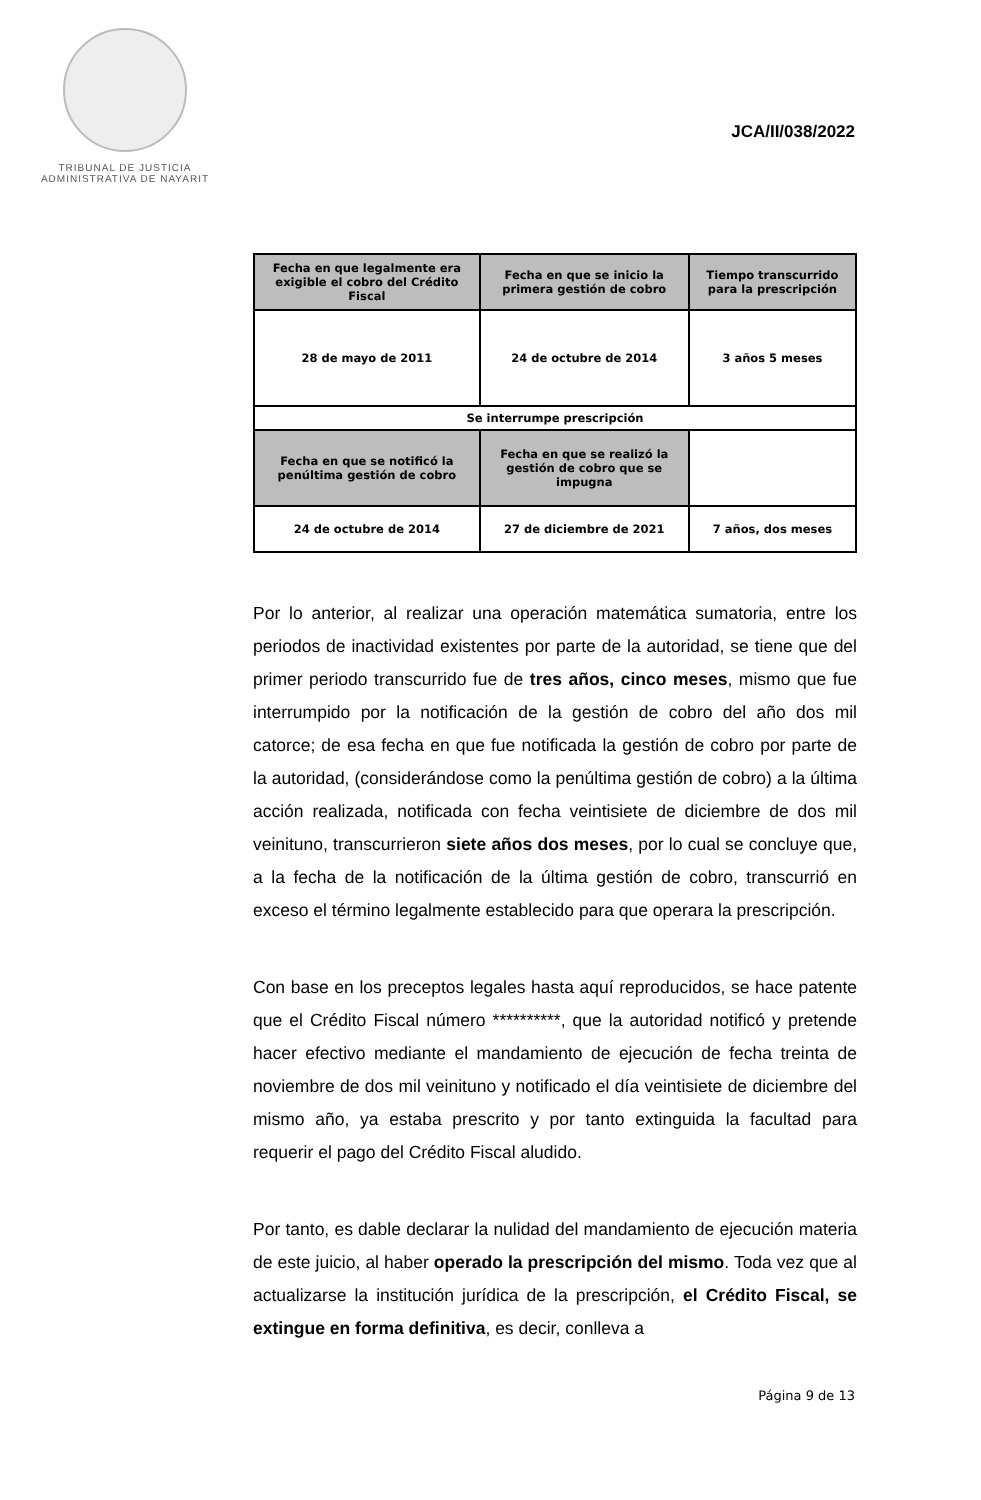TRIBUNAL DE JUSTICIA
ADMINISTRATIVA DE NAYARIT
JCA/II/038/2022
| Fecha en que legalmente era exigible el cobro del Crédito Fiscal | Fecha en que se inicio la primera gestión de cobro | Tiempo transcurrido para la prescripción |
| --- | --- | --- |
| 28 de mayo de 2011 | 24 de octubre de 2014 | 3 años 5 meses |
| Se interrumpe prescripción | | |
| Fecha en que se notificó la penúltima gestión de cobro | Fecha en que se realizó la gestión de cobro que se impugna | |
| 24 de octubre de 2014 | 27 de diciembre de 2021 | 7 años, dos meses |
Por lo anterior, al realizar una operación matemática sumatoria, entre los periodos de inactividad existentes por parte de la autoridad, se tiene que del primer periodo transcurrido fue de tres años, cinco meses, mismo que fue interrumpido por la notificación de la gestión de cobro del año dos mil catorce; de esa fecha en que fue notificada la gestión de cobro por parte de la autoridad, (considerándose como la penúltima gestión de cobro) a la última acción realizada, notificada con fecha veintisiete de diciembre de dos mil veinituno, transcurrieron siete años dos meses, por lo cual se concluye que, a la fecha de la notificación de la última gestión de cobro, transcurrió en exceso el término legalmente establecido para que operara la prescripción.
Con base en los preceptos legales hasta aquí reproducidos, se hace patente que el Crédito Fiscal número **********, que la autoridad notificó y pretende hacer efectivo mediante el mandamiento de ejecución de fecha treinta de noviembre de dos mil veinituno y notificado el día veintisiete de diciembre del mismo año, ya estaba prescrito y por tanto extinguida la facultad para requerir el pago del Crédito Fiscal aludido.
Por tanto, es dable declarar la nulidad del mandamiento de ejecución materia de este juicio, al haber operado la prescripción del mismo. Toda vez que al actualizarse la institución jurídica de la prescripción, el Crédito Fiscal, se extingue en forma definitiva, es decir, conlleva a
Página 9 de 13